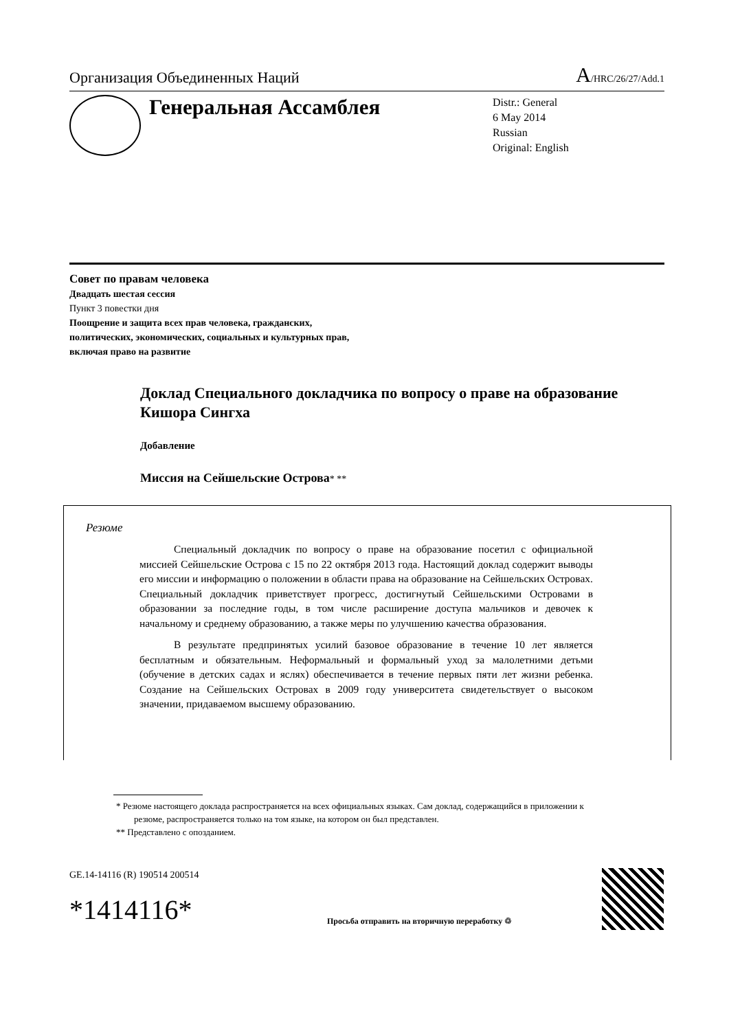Организация Объединенных Наций A/HRC/26/27/Add.1
Генеральная Ассамблея
Distr.: General
6 May 2014
Russian
Original: English
Совет по правам человека
Двадцать шестая сессия
Пункт 3 повестки дня
Поощрение и защита всех прав человека, гражданских,
политических, экономических, социальных и культурных прав,
включая право на развитие
Доклад Специального докладчика по вопросу о праве на образование Кишора Сингха
Добавление
Миссия на Сейшельские Острова* **
Резюме
Специальный докладчик по вопросу о праве на образование посетил с официальной миссией Сейшельские Острова с 15 по 22 октября 2013 года. Настоящий доклад содержит выводы его миссии и информацию о положении в области права на образование на Сейшельских Островах. Специальный докладчик приветствует прогресс, достигнутый Сейшельскими Островами в образовании за последние годы, в том числе расширение доступа мальчиков и девочек к начальному и среднему образованию, а также меры по улучшению качества образования.
В результате предпринятых усилий базовое образование в течение 10 лет является бесплатным и обязательным. Неформальный и формальный уход за малолетними детьми (обучение в детских садах и яслях) обеспечивается в течение первых пяти лет жизни ребенка. Создание на Сейшельских Островах в 2009 году университета свидетельствует о высоком значении, придаваемом высшему образованию.
* Резюме настоящего доклада распространяется на всех официальных языках. Сам доклад, содержащийся в приложении к резюме, распространяется только на том языке, на котором он был представлен.
** Представлено с опозданием.
GE.14-14116 (R) 190514 200514
*1414116*
Просьба отправить на вторичную переработку ♲